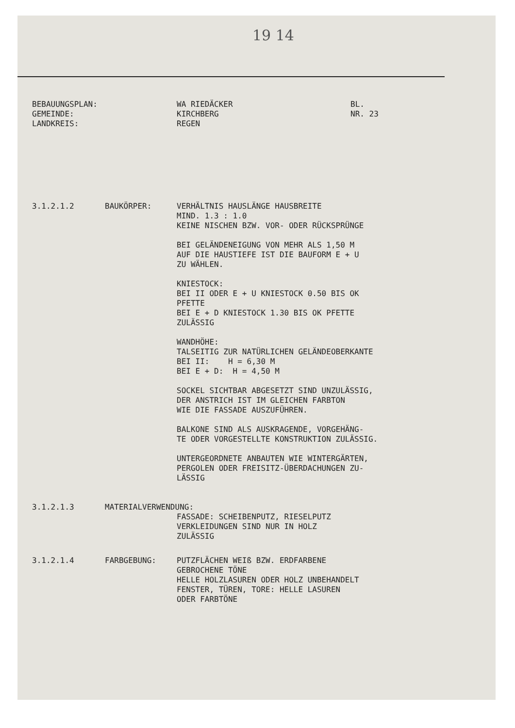19 14
BEBAUUNGSPLAN:
GEMEINDE:
LANDKREIS:
WA RIEDÄCKER
KIRCHBERG
REGEN
BL.
NR. 23
3.1.2.1.2 BAUKÖRPER: VERHÄLTNIS HAUSLÄNGE HAUSBREITE
MIND. 1.3 : 1.0
KEINE NISCHEN BZW. VOR- ODER RÜCKSPRÜNGE
BEI GELÄNDENEIGUNG VON MEHR ALS 1,50 M
AUF DIE HAUSTIEFE IST DIE BAUFORM E + U
ZU WÄHLEN.
KNIESTOCK:
BEI II ODER E + U KNIESTOCK 0.50 BIS OK
PFETTE
BEI E + D KNIESTOCK 1.30 BIS OK PFETTE
ZULÄSSIG
WANDHÖHE:
TALSEITIG ZUR NATÜRLICHEN GELÄNDEOBERKANTE
BEI II: H = 6,30 M
BEI E + D: H = 4,50 M
SOCKEL SICHTBAR ABGESETZT SIND UNZULÄSSIG,
DER ANSTRICH IST IM GLEICHEN FARBTON
WIE DIE FASSADE AUSZUFÜHREN.
BALKONE SIND ALS AUSKRAGENDE, VORGEHÄNG-
TE ODER VORGESTELLTE KONSTRUKTION ZULÄSSIG.
UNTERGEORDNETE ANBAUTEN WIE WINTERGÄRTEN,
PERGOLEN ODER FREISITZ-ÜBERDACHUNGEN ZU-
LÄSSIG
3.1.2.1.3 MATERIALVERWENDUNG:
FASSADE: SCHEIBENPUTZ, RIESELPUTZ
VERKLEIDUNGEN SIND NUR IN HOLZ
ZULÄSSIG
3.1.2.1.4 FARBGEBUNG: PUTZFLÄCHEN WEIß BZW. ERDFARBENE
GEBROCHENE TÖNE
HELLE HOLZLASUREN ODER HOLZ UNBEHANDELT
FENSTER, TÜREN, TORE: HELLE LASUREN
ODER FARBTÖNE